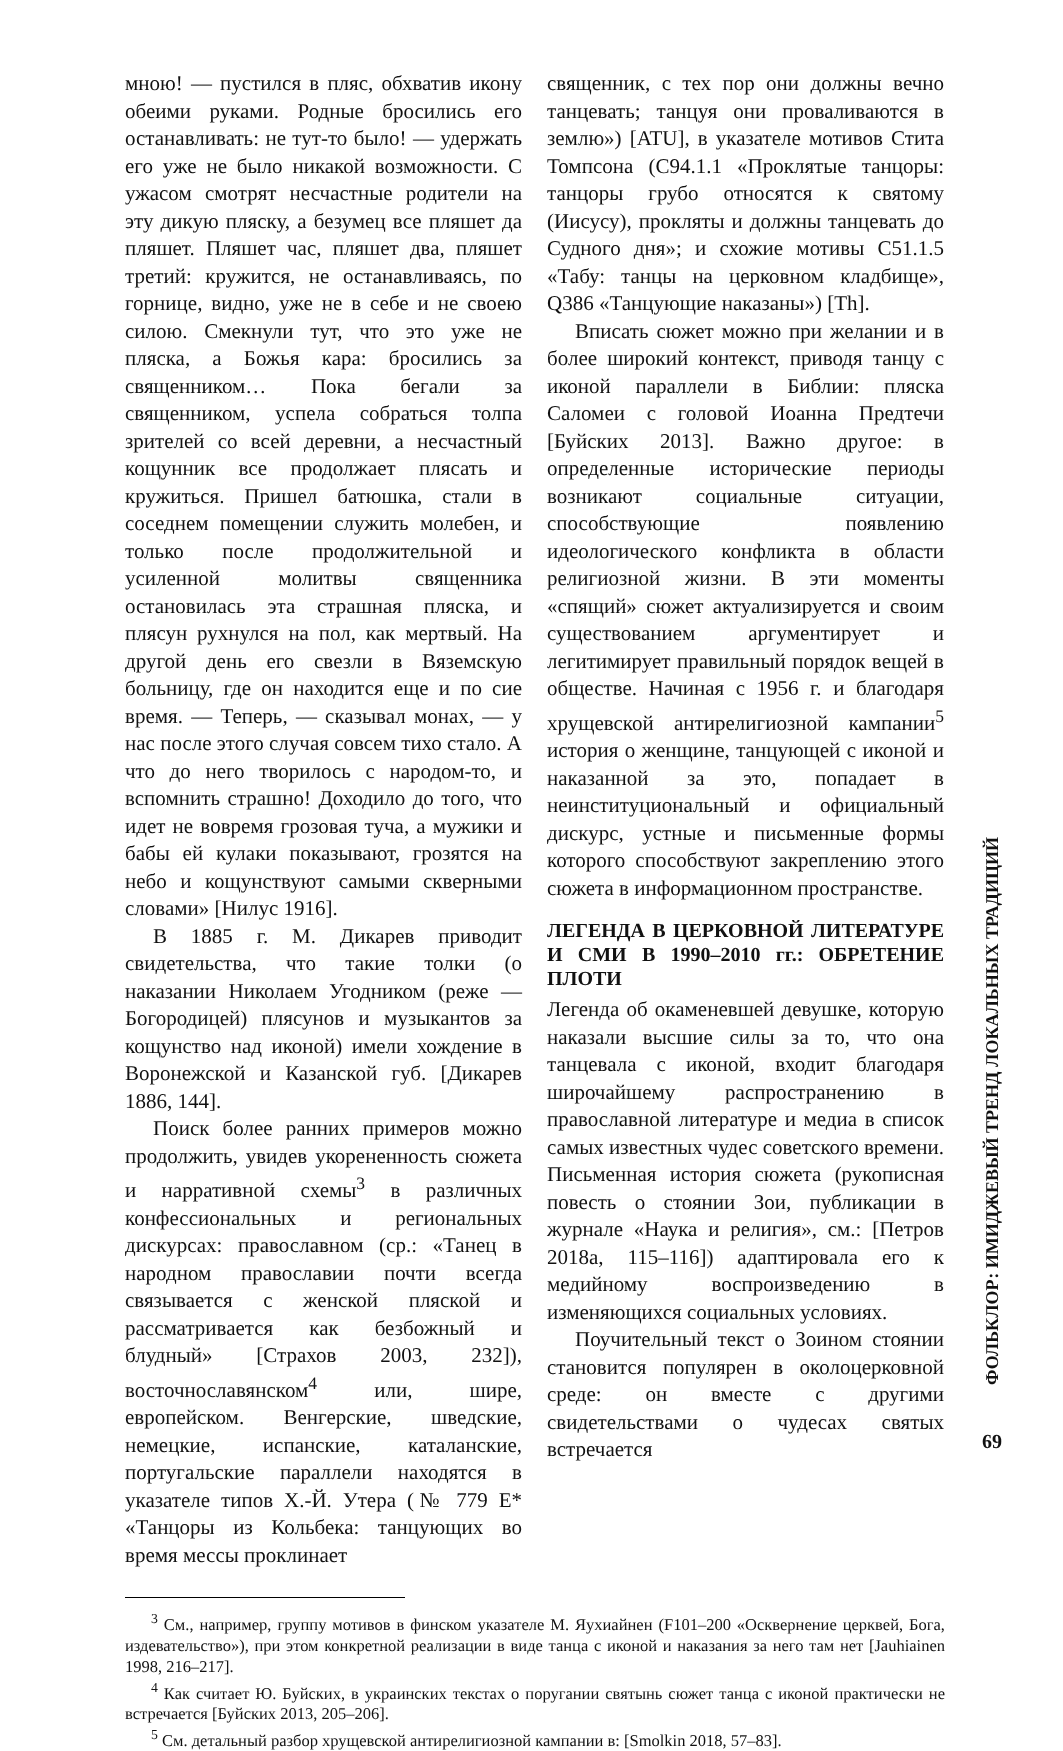мною! — пустился в пляс, обхватив икону обеими руками. Родные бросились его останавливать: не тут-то было! — удержать его уже не было никакой возможности. С ужасом смотрят несчастные родители на эту дикую пляску, а безумец все пляшет да пляшет. Пляшет час, пляшет два, пляшет третий: кружится, не останавливаясь, по горнице, видно, уже не в себе и не своею силою. Смекнули тут, что это уже не пляска, а Божья кара: бросились за священником… Пока бегали за священником, успела собраться толпа зрителей со всей деревни, а несчастный кощунник все продолжает плясать и кружиться. Пришел батюшка, стали в соседнем помещении служить молебен, и только после продолжительной и усиленной молитвы священника остановилась эта страшная пляска, и плясун рухнулся на пол, как мертвый. На другой день его свезли в Вяземскую больницу, где он находится еще и по сие время. — Теперь, — сказывал монах, — у нас после этого случая совсем тихо стало. А что до него творилось с народом-то, и вспомнить страшно! Доходило до того, что идет не вовремя грозовая туча, а мужики и бабы ей кулаки показывают, грозятся на небо и кощунствуют самыми скверными словами» [Нилус 1916].
В 1885 г. М. Дикарев приводит свидетельства, что такие толки (о наказании Николаем Угодником (реже — Богородицей) плясунов и музыкантов за кощунство над иконой) имели хождение в Воронежской и Казанской губ. [Дикарев 1886, 144].
Поиск более ранних примеров можно продолжить, увидев укорененность сюжета и нарративной схемы<sup>3</sup> в различных конфессиональных и региональных дискурсах: православном (ср.: «Танец в народном православии почти всегда связывается с женской пляской и рассматривается как безбожный и блудный» [Страхов 2003, 232]), восточнославянском<sup>4</sup> или, шире, европейском. Венгерские, шведские, немецкие, испанские, каталанские, португальские параллели находятся в указателе типов Х.-Й. Утера (№ 779 E* «Танцоры из Кольбека: танцующих во время мессы проклинает
священник, с тех пор они должны вечно танцевать; танцуя они проваливаются в землю») [ATU], в указателе мотивов Стита Томпсона (C94.1.1 «Проклятые танцоры: танцоры грубо относятся к святому (Иисусу), прокляты и должны танцевать до Судного дня»; и схожие мотивы C51.1.5 «Табу: танцы на церковном кладбище», Q386 «Танцующие наказаны») [Th].
Вписать сюжет можно при желании и в более широкий контекст, приводя танцу с иконой параллели в Библии: пляска Саломеи с головой Иоанна Предтечи [Буйских 2013]. Важно другое: в определенные исторические периоды возникают социальные ситуации, способствующие появлению идеологического конфликта в области религиозной жизни. В эти моменты «спящий» сюжет актуализируется и своим существованием аргументирует и легитимирует правильный порядок вещей в обществе. Начиная с 1956 г. и благодаря хрущевской антирелигиозной кампании<sup>5</sup> история о женщине, танцующей с иконой и наказанной за это, попадает в неинституциональный и официальный дискурс, устные и письменные формы которого способствуют закреплению этого сюжета в информационном пространстве.
ЛЕГЕНДА В ЦЕРКОВНОЙ ЛИТЕРАТУРЕ И СМИ В 1990–2010 гг.: ОБРЕТЕНИЕ ПЛОТИ
Легенда об окаменевшей девушке, которую наказали высшие силы за то, что она танцевала с иконой, входит благодаря широчайшему распространению в православной литературе и медиа в список самых известных чудес советского времени. Письменная история сюжета (рукописная повесть о стоянии Зои, публикации в журнале «Наука и религия», см.: [Петров 2018a, 115–116]) адаптировала его к медийному воспроизведению в изменяющихся социальных условиях.
Поучительный текст о Зоином стоянии становится популярен в околоцерковной среде: он вместе с другими свидетельствами о чудесах святых встречается
<sup>3</sup> См., например, группу мотивов в финском указателе М. Яухиайнен (F101–200 «Осквернение церквей, Бога, издевательство»), при этом конкретной реализации в виде танца с иконой и наказания за него там нет [Jauhiainen 1998, 216–217].
<sup>4</sup> Как считает Ю. Буйских, в украинских текстах о поругании святынь сюжет танца с иконой практически не встречается [Буйских 2013, 205–206].
<sup>5</sup> См. детальный разбор хрущевской антирелигиозной кампании в: [Smolkin 2018, 57–83].
ФОЛЬКЛОР: ИМИДЖЕВЫЙ ТРЕНД ЛОКАЛЬНЫХ ТРАДИЦИЙ
69